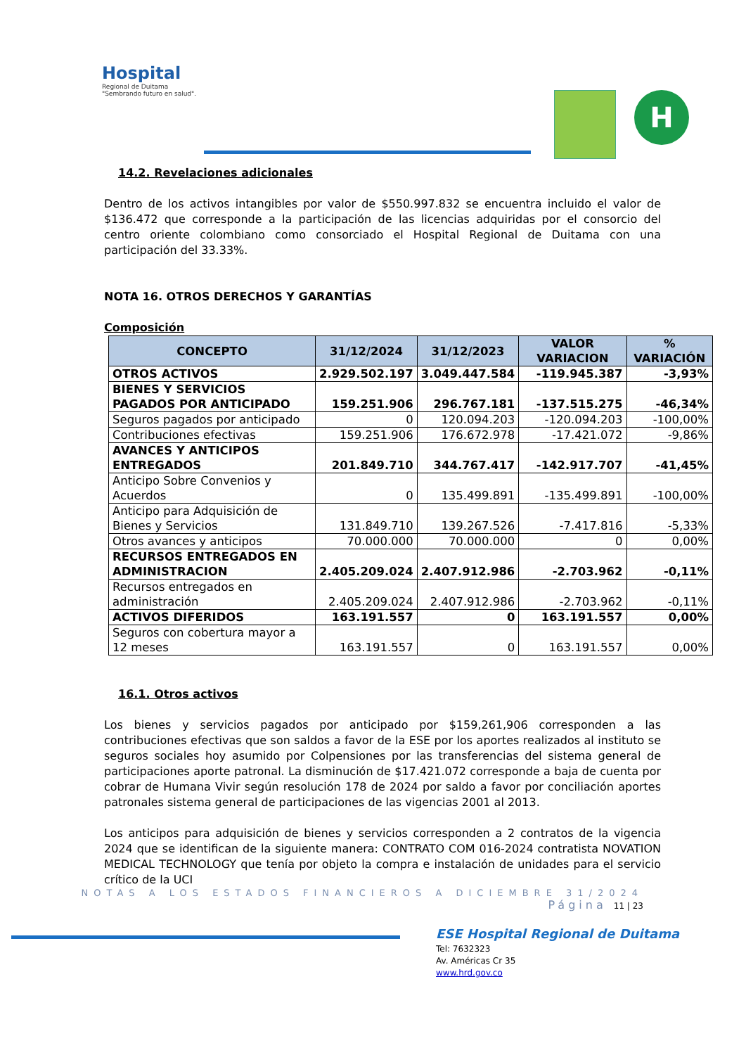Hospital
Regional de Duitama
"Sembrando futuro en salud".
H
14.2. Revelaciones adicionales
Dentro de los activos intangibles por valor de $550.997.832 se encuentra incluido el valor de $136.472 que corresponde a la participación de las licencias adquiridas por el consorcio del centro oriente colombiano como consorciado el Hospital Regional de Duitama con una participación del 33.33%.
NOTA 16. OTROS DERECHOS Y GARANTÍAS
Composición
| CONCEPTO | 31/12/2024 | 31/12/2023 | VALOR VARIACION | % VARIACIÓN |
| --- | --- | --- | --- | --- |
| OTROS ACTIVOS | 2.929.502.197 | 3.049.447.584 | -119.945.387 | -3,93% |
| BIENES Y SERVICIOS PAGADOS POR ANTICIPADO | 159.251.906 | 296.767.181 | -137.515.275 | -46,34% |
| Seguros pagados por anticipado | 0 | 120.094.203 | -120.094.203 | -100,00% |
| Contribuciones efectivas | 159.251.906 | 176.672.978 | -17.421.072 | -9,86% |
| AVANCES Y ANTICIPOS ENTREGADOS | 201.849.710 | 344.767.417 | -142.917.707 | -41,45% |
| Anticipo Sobre Convenios y Acuerdos | 0 | 135.499.891 | -135.499.891 | -100,00% |
| Anticipo para Adquisición de Bienes y Servicios | 131.849.710 | 139.267.526 | -7.417.816 | -5,33% |
| Otros avances y anticipos | 70.000.000 | 70.000.000 | 0 | 0,00% |
| RECURSOS ENTREGADOS EN ADMINISTRACION | 2.405.209.024 | 2.407.912.986 | -2.703.962 | -0,11% |
| Recursos entregados en administración | 2.405.209.024 | 2.407.912.986 | -2.703.962 | -0,11% |
| ACTIVOS DIFERIDOS | 163.191.557 | 0 | 163.191.557 | 0,00% |
| Seguros con cobertura mayor a 12 meses | 163.191.557 | 0 | 163.191.557 | 0,00% |
16.1. Otros activos
Los bienes y servicios pagados por anticipado por $159,261,906 corresponden a las contribuciones efectivas que son saldos a favor de la ESE por los aportes realizados al instituto se seguros sociales hoy asumido por Colpensiones por las transferencias del sistema general de participaciones aporte patronal. La disminución de $17.421.072 corresponde a baja de cuenta por cobrar de Humana Vivir según resolución 178 de 2024 por saldo a favor por conciliación aportes patronales sistema general de participaciones de las vigencias 2001 al 2013.
Los anticipos para adquisición de bienes y servicios corresponden a 2 contratos de la vigencia 2024 que se identifican de la siguiente manera: CONTRATO COM 016-2024 contratista NOVATION MEDICAL TECHNOLOGY que tenía por objeto la compra e instalación de unidades para el servicio crítico de la UCI
NOTAS A LOS ESTADOS FINANCIEROS A DICIEMBRE 31/2024
Página 11 | 23
ESE Hospital Regional de Duitama
Tel: 7632323
Av. Américas Cr 35
www.hrd.gov.co